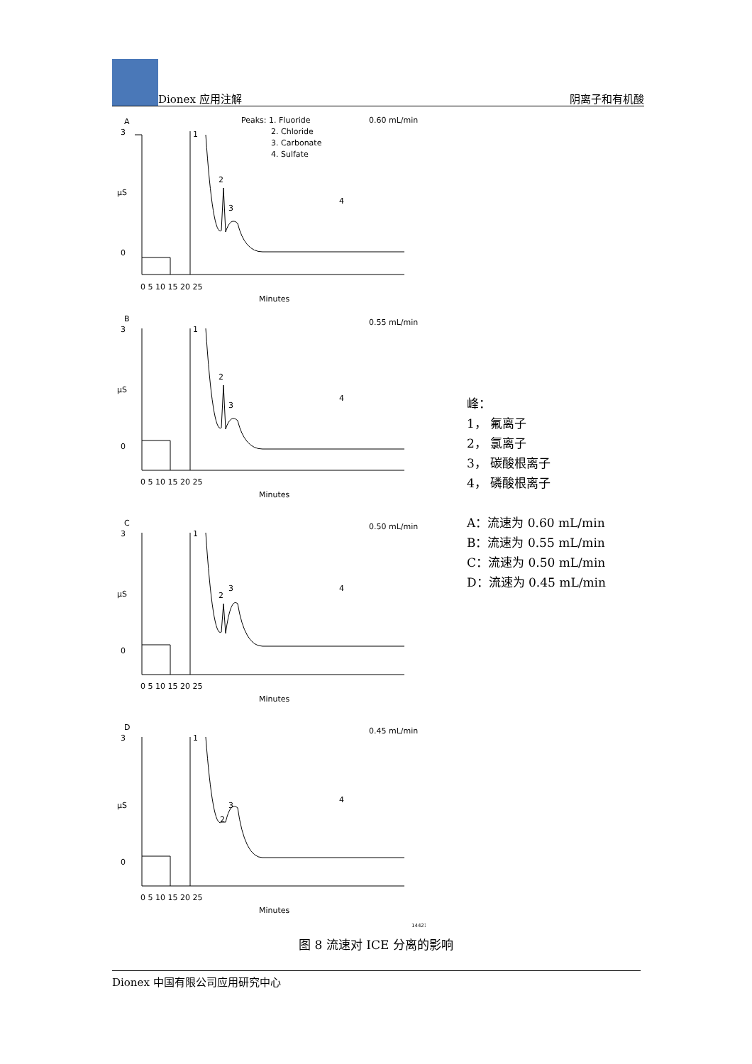Dionex 应用注解
阴离子和有机酸
A
3
µS
0
1
2
3
4
Peaks: 1. Fluoride
2. Chloride
3. Carbonate
4. Sulfate
0.60 mL/min
0 5 10 15 20 25
Minutes
B
3
µS
0
1
2
3
4
0.55 mL/min
0 5 10 15 20 25
Minutes
C
3
µS
0
1
2
3
4
0.50 mL/min
0 5 10 15 20 25
Minutes
D
3
µS
0
1
2
3
4
0.45 mL/min
0 5 10 15 20 25
Minutes
14421
峰：
1， 氟离子
2， 氯离子
3， 碳酸根离子
4， 磷酸根离子
A：流速为 0.60 mL/min
B：流速为 0.55 mL/min
C：流速为 0.50 mL/min
D：流速为 0.45 mL/min
图 8 流速对 ICE 分离的影响
Dionex 中国有限公司应用研究中心